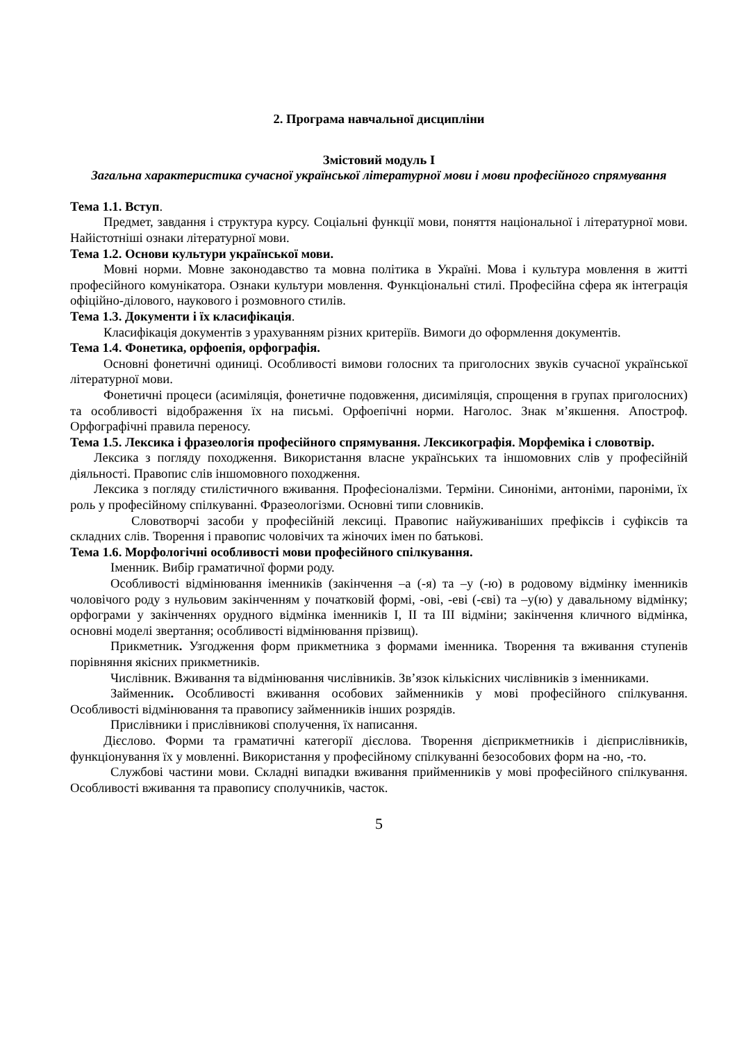2. Програма навчальної дисципліни
Змістовий модуль І
Загальна характеристика сучасної української літературної мови і мови професійного спрямування
Тема 1.1. Вступ.
Предмет, завдання і структура курсу. Соціальні функції мови, поняття національної і літературної мови. Найістотніші ознаки літературної мови.
Тема 1.2. Основи культури української мови.
Мовні норми. Мовне законодавство та мовна політика в Україні. Мова і культура мовлення в житті професійного комунікатора. Ознаки культури мовлення. Функціональні стилі. Професійна сфера як інтеграція офіційно-ділового, наукового і розмовного стилів.
Тема 1.3. Документи і їх класифікація.
Класифікація документів з урахуванням різних критеріїв. Вимоги до оформлення документів.
Тема 1.4. Фонетика, орфоепія, орфографія.
Основні фонетичні одиниці. Особливості вимови голосних та приголосних звуків сучасної української літературної мови.
Фонетичні процеси (асиміляція, фонетичне подовження, дисиміляція, спрощення в групах приголосних) та особливості відображення їх на письмі. Орфоепічні норми. Наголос. Знак м’якшення. Апостроф. Орфографічні правила переносу.
Тема 1.5. Лексика і фразеологія професійного спрямування. Лексикографія. Морфеміка і словотвір.
Лексика з погляду походження. Використання власне українських та іншомовних слів у професійній діяльності. Правопис слів іншомовного походження.
Лексика з погляду стилістичного вживання. Професіоналізми. Терміни. Синоніми, антоніми, пароніми, їх роль у професійному спілкуванні. Фразеологізми. Основні типи словників.
Словотворчі засоби у професійній лексиці. Правопис найуживаніших префіксів і суфіксів та складних слів. Творення і правопис чоловічих та жіночих імен по батькові.
Тема 1.6. Морфологічні особливості мови професійного спілкування.
Іменник. Вибір граматичної форми роду.
Особливості відмінювання іменників (закінчення –а (-я) та –у (-ю) в родовому відмінку іменників чоловічого роду з нульовим закінченням у початковій формі, -ові, -еві (-єві) та –у(ю) у давальному відмінку; орфограми у закінченнях орудного відмінка іменників І, ІІ та ІІІ відміни; закінчення кличного відмінка, основні моделі звертання; особливості відмінювання прізвищ).
Прикметник. Узгодження форм прикметника з формами іменника. Творення та вживання ступенів порівняння якісних прикметників.
Числівник. Вживання та відмінювання числівників. Зв’язок кількісних числівників з іменниками.
Займенник. Особливості вживання особових займенників у мові професійного спілкування. Особливості відмінювання та правопису займенників інших розрядів.
Прислівники і прислівникові сполучення, їх написання.
Дієслово. Форми та граматичні категорії дієслова. Творення дієприкметників і дієприслівників, функціонування їх у мовленні. Використання у професійному спілкуванні безособових форм на -но, -то.
Службові частини мови. Складні випадки вживання прийменників у мові професійного спілкування. Особливості вживання та правопису сполучників, часток.
5